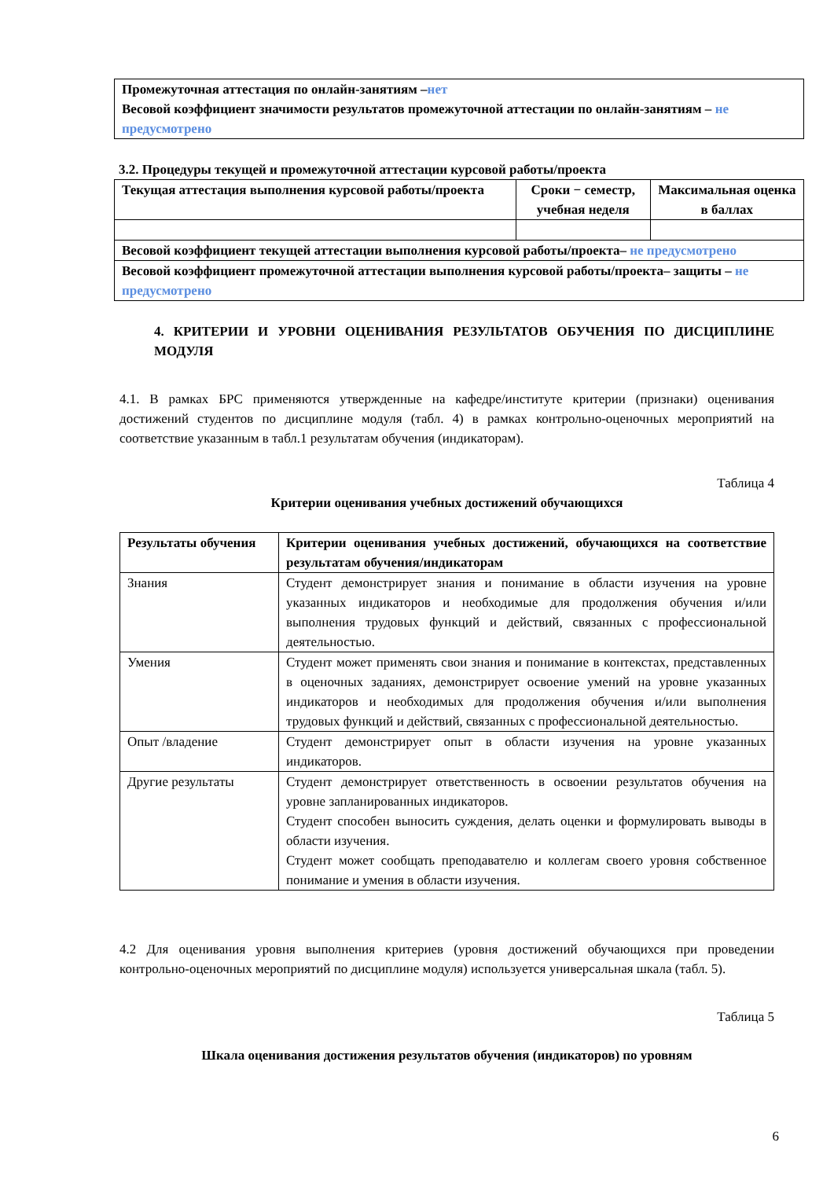| Промежуточная аттестация по онлайн-занятиям – нет Весовой коэффициент значимости результатов промежуточной аттестации по онлайн-занятиям – не предусмотрено |
3.2. Процедуры текущей и промежуточной аттестации курсовой работы/проекта
| Текущая аттестация выполнения курсовой работы/проекта | Сроки − семестр, учебная неделя | Максимальная оценка в баллах |
| --- | --- | --- |
| Весовой коэффициент текущей аттестации выполнения курсовой работы/проекта– не предусмотрено | | |
| Весовой коэффициент промежуточной аттестации выполнения курсовой работы/проекта– защиты – не предусмотрено | | |
4. КРИТЕРИИ И УРОВНИ ОЦЕНИВАНИЯ РЕЗУЛЬТАТОВ ОБУЧЕНИЯ ПО ДИСЦИПЛИНЕ МОДУЛЯ
4.1. В рамках БРС применяются утвержденные на кафедре/институте критерии (признаки) оценивания достижений студентов по дисциплине модуля (табл. 4) в рамках контрольно-оценочных мероприятий на соответствие указанным в табл.1 результатам обучения (индикаторам).
Таблица 4
Критерии оценивания учебных достижений обучающихся
| Результаты обучения | Критерии оценивания учебных достижений, обучающихся на соответствие результатам обучения/индикаторам |
| --- | --- |
| Знания | Студент демонстрирует знания и понимание в области изучения на уровне указанных индикаторов и необходимые для продолжения обучения и/или выполнения трудовых функций и действий, связанных с профессиональной деятельностью. |
| Умения | Студент может применять свои знания и понимание в контекстах, представленных в оценочных заданиях, демонстрирует освоение умений на уровне указанных индикаторов и необходимых для продолжения обучения и/или выполнения трудовых функций и действий, связанных с профессиональной деятельностью. |
| Опыт /владение | Студент демонстрирует опыт в области изучения на уровне указанных индикаторов. |
| Другие результаты | Студент демонстрирует ответственность в освоении результатов обучения на уровне запланированных индикаторов. Студент способен выносить суждения, делать оценки и формулировать выводы в области изучения. Студент может сообщать преподавателю и коллегам своего уровня собственное понимание и умения в области изучения. |
4.2 Для оценивания уровня выполнения критериев (уровня достижений обучающихся при проведении контрольно-оценочных мероприятий по дисциплине модуля) используется универсальная шкала (табл. 5).
Таблица 5
Шкала оценивания достижения результатов обучения (индикаторов) по уровням
6